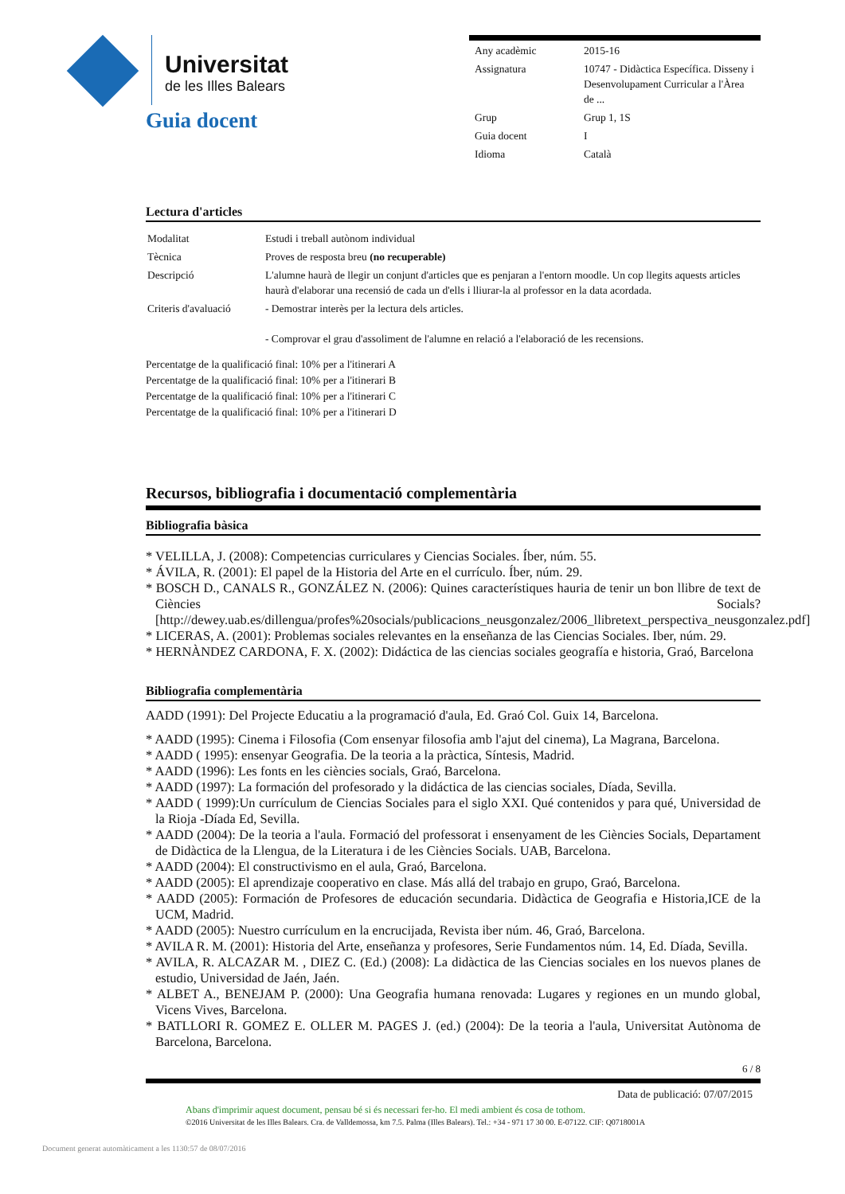Universitat
de les Illes Balears
| Any acadèmic | 2015-16 |
| Assignatura | 10747 - Didàctica Específica. Disseny i Desenvolupament Curricular a l'Àrea de ... |
| Grup | Grup 1, 1S |
| Guia docent | I |
| Idioma | Català |
Guia docent
Lectura d'articles
| Modalitat | Estudi i treball autònom individual |
| Tècnica | Proves de resposta breu (no recuperable) |
| Descripció | L'alumne haurà de llegir un conjunt d'articles que es penjaran a l'entorn moodle. Un cop llegits aquests articles haurà d'elaborar una recensió de cada un d'ells i lliurar-la al professor en la data acordada. |
| Criteris d'avaluació | - Demostrar interès per la lectura dels articles. - Comprovar el grau d'assoliment de l'alumne en relació a l'elaboració de les recensions. |
Percentatge de la qualificació final: 10% per a l'itinerari A
Percentatge de la qualificació final: 10% per a l'itinerari B
Percentatge de la qualificació final: 10% per a l'itinerari C
Percentatge de la qualificació final: 10% per a l'itinerari D
Recursos, bibliografia i documentació complementària
Bibliografia bàsica
* VELILLA, J. (2008): Competencias curriculares y Ciencias Sociales. Íber, núm. 55.
* ÁVILA, R. (2001): El papel de la Historia del Arte en el currículo. Íber, núm. 29.
* BOSCH D., CANALS R., GONZÁLEZ N. (2006): Quines característiques hauria de tenir un bon llibre de text de Ciències Socials? [http://dewey.uab.es/dillengua/profes%20socials/publicacions_neusgonzalez/2006_llibretext_perspectiva_neusgonzalez.pdf]
* LICERAS, A. (2001): Problemas sociales relevantes en la enseñanza de las Ciencias Sociales. Iber, núm. 29.
* HERNÀNDEZ CARDONA, F. X. (2002): Didáctica de las ciencias sociales geografía e historia, Graó, Barcelona
Bibliografia complementària
AADD (1991): Del Projecte Educatiu a la programació d'aula, Ed. Graó Col. Guix 14, Barcelona.
* AADD (1995): Cinema i Filosofia (Com ensenyar filosofia amb l'ajut del cinema), La Magrana, Barcelona.
* AADD ( 1995): ensenyar Geografia. De la teoria a la pràctica, Síntesis, Madrid.
* AADD (1996): Les fonts en les ciències socials, Graó, Barcelona.
* AADD (1997): La formación del profesorado y la didáctica de las ciencias sociales, Díada, Sevilla.
* AADD ( 1999):Un currículum de Ciencias Sociales para el siglo XXI. Qué contenidos y para qué, Universidad de la Rioja -Díada Ed, Sevilla.
* AADD (2004): De la teoria a l'aula. Formació del professorat i ensenyament de les Ciències Socials, Departament de Didàctica de la Llengua, de la Literatura i de les Ciències Socials. UAB, Barcelona.
* AADD (2004): El constructivismo en el aula, Graó, Barcelona.
* AADD (2005): El aprendizaje cooperativo en clase. Más allá del trabajo en grupo, Graó, Barcelona.
* AADD (2005): Formación de Profesores de educación secundaria. Didàctica de Geografia e Historia,ICE de la UCM, Madrid.
* AADD (2005): Nuestro currículum en la encrucijada, Revista iber núm. 46, Graó, Barcelona.
* AVILA R. M. (2001): Historia del Arte, enseñanza y profesores, Serie Fundamentos núm. 14, Ed. Díada, Sevilla.
* AVILA, R. ALCAZAR M. , DIEZ C. (Ed.) (2008): La didàctica de las Ciencias sociales en los nuevos planes de estudio, Universidad de Jaén, Jaén.
* ALBET A., BENEJAM P. (2000): Una Geografia humana renovada: Lugares y regiones en un mundo global, Vicens Vives, Barcelona.
* BATLLORI R. GOMEZ E. OLLER M. PAGES J. (ed.) (2004): De la teoria a l'aula, Universitat Autònoma de Barcelona, Barcelona.
6 / 8
Data de publicació: 07/07/2015
Abans d'imprimir aquest document, pensau bé si és necessari fer-ho. El medi ambient és cosa de tothom.
©2016 Universitat de les Illes Balears. Cra. de Valldemossa, km 7.5. Palma (Illes Balears). Tel.: +34 - 971 17 30 00. E-07122. CIF: Q0718001A
Document generat automàticament a les 1130:57 de 08/07/2016